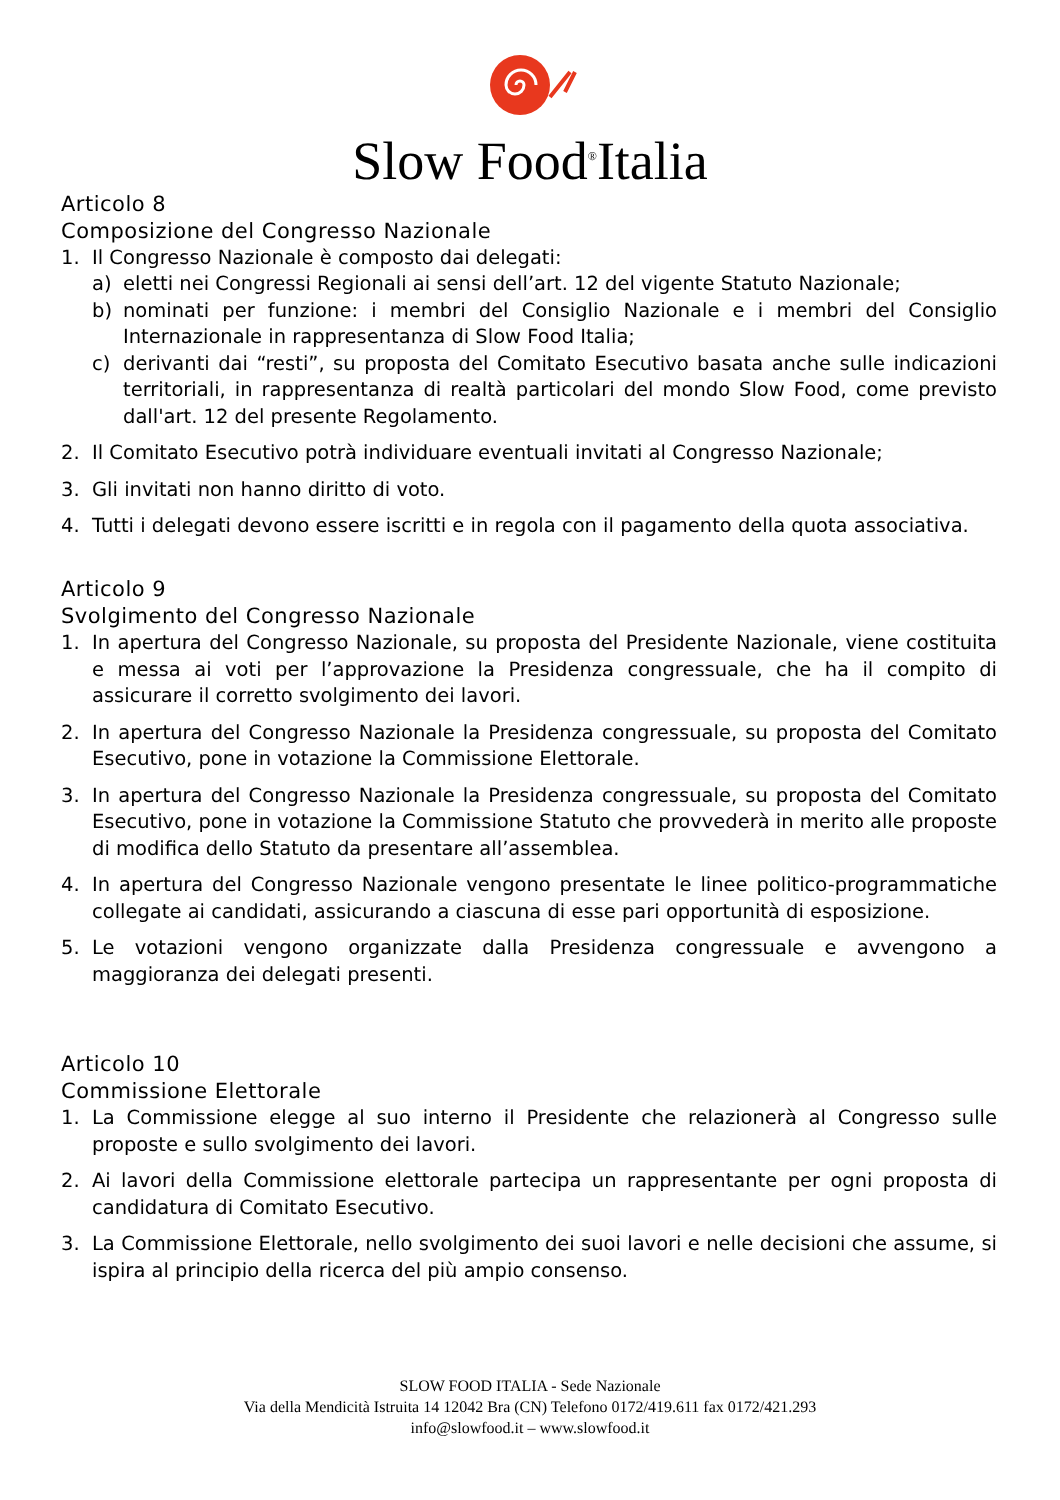Slow Food<sup>®</sup>Italia
Articolo 8
Composizione del Congresso Nazionale
1. Il Congresso Nazionale è composto dai delegati:
a) eletti nei Congressi Regionali ai sensi dell’art. 12 del vigente Statuto Nazionale;
b) nominati per funzione: i membri del Consiglio Nazionale e i membri del Consiglio Internazionale in rappresentanza di Slow Food Italia;
c) derivanti dai “resti”, su proposta del Comitato Esecutivo basata anche sulle indicazioni territoriali, in rappresentanza di realtà particolari del mondo Slow Food, come previsto dall'art. 12 del presente Regolamento.
2. Il Comitato Esecutivo potrà individuare eventuali invitati al Congresso Nazionale;
3. Gli invitati non hanno diritto di voto.
4. Tutti i delegati devono essere iscritti e in regola con il pagamento della quota associativa.
Articolo 9
Svolgimento del Congresso Nazionale
1. In apertura del Congresso Nazionale, su proposta del Presidente Nazionale, viene costituita e messa ai voti per l’approvazione la Presidenza congressuale, che ha il compito di assicurare il corretto svolgimento dei lavori.
2. In apertura del Congresso Nazionale la Presidenza congressuale, su proposta del Comitato Esecutivo, pone in votazione la Commissione Elettorale.
3. In apertura del Congresso Nazionale la Presidenza congressuale, su proposta del Comitato Esecutivo, pone in votazione la Commissione Statuto che provvederà in merito alle proposte di modifica dello Statuto da presentare all’assemblea.
4. In apertura del Congresso Nazionale vengono presentate le linee politico-programmatiche collegate ai candidati, assicurando a ciascuna di esse pari opportunità di esposizione.
5. Le votazioni vengono organizzate dalla Presidenza congressuale e avvengono a maggioranza dei delegati presenti.
Articolo 10
Commissione Elettorale
1. La Commissione elegge al suo interno il Presidente che relazionerà al Congresso sulle proposte e sullo svolgimento dei lavori.
2. Ai lavori della Commissione elettorale partecipa un rappresentante per ogni proposta di candidatura di Comitato Esecutivo.
3. La Commissione Elettorale, nello svolgimento dei suoi lavori e nelle decisioni che assume, si ispira al principio della ricerca del più ampio consenso.
SLOW FOOD ITALIA - Sede Nazionale
Via della Mendicità Istruita 14 12042 Bra (CN) Telefono 0172/419.611 fax 0172/421.293
info@slowfood.it – www.slowfood.it